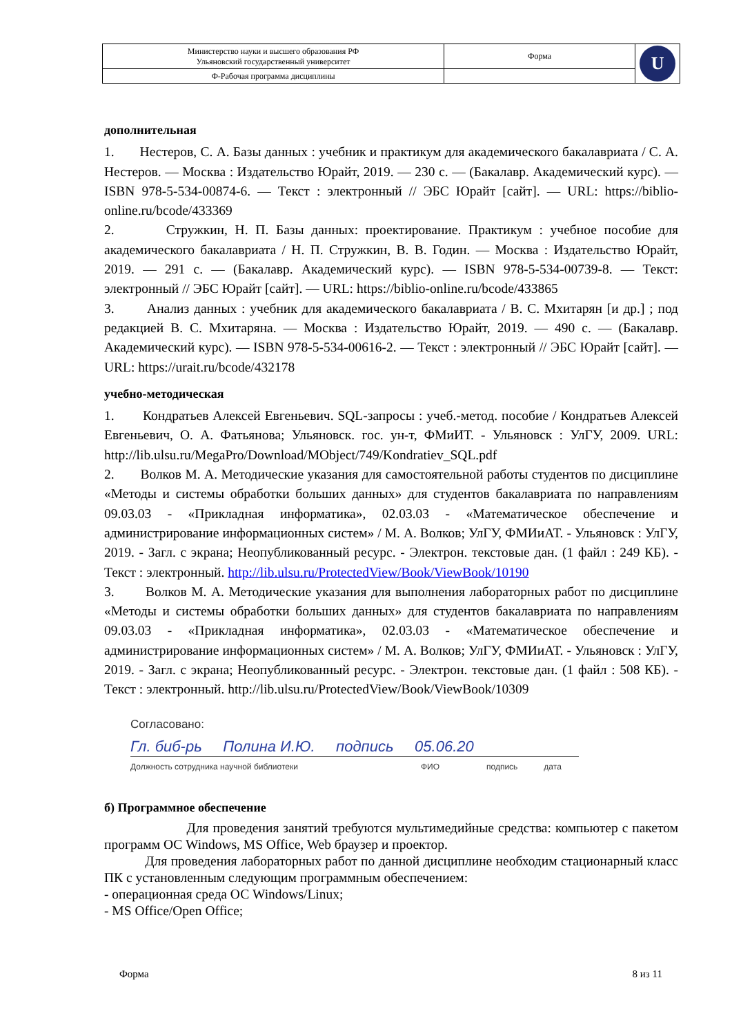| Министерство науки и высшего образования РФ Ульяновский государственный университет | Форма | U |
| Ф-Рабочая программа дисциплины | | |
дополнительная
1. Нестеров, С. А. Базы данных : учебник и практикум для академического бакалавриата / С. А. Нестеров. — Москва : Издательство Юрайт, 2019. — 230 с. — (Бакалавр. Академический курс). — ISBN 978-5-534-00874-6. — Текст : электронный // ЭБС Юрайт [сайт]. — URL: https://biblio-online.ru/bcode/433369
2. Стружкин, Н. П. Базы данных: проектирование. Практикум : учебное пособие для академического бакалавриата / Н. П. Стружкин, В. В. Годин. — Москва : Издательство Юрайт, 2019. — 291 с. — (Бакалавр. Академический курс). — ISBN 978-5-534-00739-8. — Текст: электронный // ЭБС Юрайт [сайт]. — URL: https://biblio-online.ru/bcode/433865
3. Анализ данных : учебник для академического бакалавриата / В. С. Мхитарян [и др.] ; под редакцией В. С. Мхитаряна. — Москва : Издательство Юрайт, 2019. — 490 с. — (Бакалавр. Академический курс). — ISBN 978-5-534-00616-2. — Текст : электронный // ЭБС Юрайт [сайт]. — URL: https://urait.ru/bcode/432178
учебно-методическая
1. Кондратьев Алексей Евгеньевич. SQL-запросы : учеб.-метод. пособие / Кондратьев Алексей Евгеньевич, О. А. Фатьянова; Ульяновск. гос. ун-т, ФМиИТ. - Ульяновск : УлГУ, 2009. URL: http://lib.ulsu.ru/MegaPro/Download/MObject/749/Kondratiev_SQL.pdf
2. Волков М. А. Методические указания для самостоятельной работы студентов по дисциплине «Методы и системы обработки больших данных» для студентов бакалавриата по направлениям 09.03.03 - «Прикладная информатика», 02.03.03 - «Математическое обеспечение и администрирование информационных систем» / М. А. Волков; УлГУ, ФМИиАТ. - Ульяновск : УлГУ, 2019. - Загл. с экрана; Неопубликованный ресурс. - Электрон. текстовые дан. (1 файл : 249 КБ). - Текст : электронный. http://lib.ulsu.ru/ProtectedView/Book/ViewBook/10190
3. Волков М. А. Методические указания для выполнения лабораторных работ по дисциплине «Методы и системы обработки больших данных» для студентов бакалавриата по направлениям 09.03.03 - «Прикладная информатика», 02.03.03 - «Математическое обеспечение и администрирование информационных систем» / М. А. Волков; УлГУ, ФМИиАТ. - Ульяновск : УлГУ, 2019. - Загл. с экрана; Неопубликованный ресурс. - Электрон. текстовые дан. (1 файл : 508 КБ). - Текст : электронный. http://lib.ulsu.ru/ProtectedView/Book/ViewBook/10309
Согласовано:
Гл. биб-рь Полина И.Ю. подпись 05.06.20
Должность сотрудника научной библиотеки ФИО подпись дата
б) Программное обеспечение
Для проведения занятий требуются мультимедийные средства: компьютер с пакетом программ ОС Windows, MS Office, Web браузер и проектор.
Для проведения лабораторных работ по данной дисциплине необходим стационарный класс ПК с установленным следующим программным обеспечением:
- операционная среда ОС Windows/Linux;
- MS Office/Open Office;
Форма 8 из 11